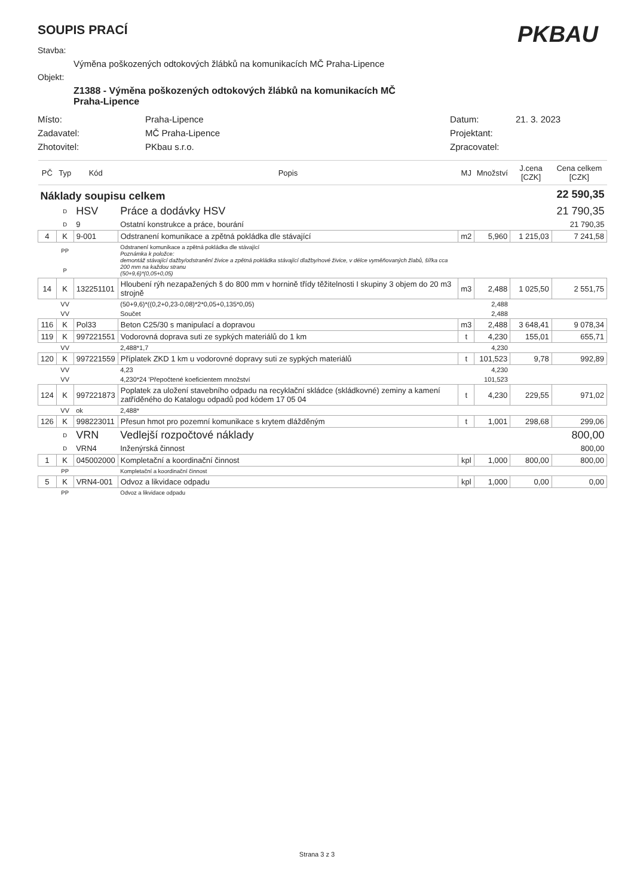PKBAU
SOUPIS PRACÍ
Stavba:
Výměna poškozených odtokových žlábků na komunikacích MČ Praha-Lipence
Objekt:
Z1388 - Výměna poškozených odtokových žlábků na komunikacích MČ
Praha-Lipence
Místo:
Praha-Lipence
Datum:
21. 3. 2023
Zadavatel:
MČ Praha-Lipence
Projektant:
Zhotovitel:
PKbau s.r.o.
Zpracovatel:
| PČ | Typ | Kód | Popis | MJ | Množství | J.cena [CZK] | Cena celkem [CZK] |
| --- | --- | --- | --- | --- | --- | --- | --- |
| Náklady soupisu celkem | | | | 22 590,35 | | | |
| | D | HSV | Práce a dodávky HSV | | | 21 790,35 | |
| | D | 9 | Ostatní konstrukce a práce, bourání | | | 21 790,35 | |
| 4 | K | 9-001 | Odstranení komunikace a zpětná pokládka dle stávající | m2 | 5,960 | 1 215,03 | 7 241,58 |
| | PP P | | Odstranení komunikace a zpětná pokládka dle stávající Poznámka k položce: demontáž stávající dažby/odstranění živice a zpětná pokládka stávající dlažby/nové živice, v délce vyměňovaných žlabů, šířka cca 200 mm na každou stranu (50+9,6)*(0,05+0,05) | | | | |
| 14 | K | 132251101 | Hloubení rýh nezapažených š do 800 mm v hornině třídy těžitelnosti I skupiny 3 objem do 20 m3 strojně | m3 | 2,488 | 1 025,50 | 2 551,75 |
| | VV | | (50+9,6)*((0,2+0,23-0,08)*2*0,05+0,135*0,05) | | 2,488 | | |
| | VV | | Součet | | 2,488 | | |
| 116 | K | Pol33 | Beton C25/30 s manipulací a dopravou | m3 | 2,488 | 3 648,41 | 9 078,34 |
| 119 | K | 997221551 | Vodorovná doprava suti ze sypkých materiálů do 1 km | t | 4,230 | 155,01 | 655,71 |
| | VV | | 2,488*1,7 | | 4,230 | | |
| 120 | K | 997221559 | Příplatek ZKD 1 km u vodorovné dopravy suti ze sypkých materiálů | t | 101,523 | 9,78 | 992,89 |
| | VV | | 4,23 | | 4,230 | | |
| | VV | | 4,230*24 'Přepočtené koeficientem množství | | 101,523 | | |
| 124 | K | 997221873 | Poplatek za uložení stavebního odpadu na recyklační skládce (skládkovné) zeminy a kamení zatříděného do Katalogu odpadů pod kódem 17 05 04 | t | 4,230 | 229,55 | 971,02 |
| | VV | ok | 2,488* | | | | |
| 126 | K | 998223011 | Přesun hmot pro pozemní komunikace s krytem dlážděným | t | 1,001 | 298,68 | 299,06 |
| | D | VRN | Vedlejší rozpočtové náklady | | | 800,00 | |
| | D | VRN4 | Inženýrská činnost | | | 800,00 | |
| 1 | K | 045002000 | Kompletační a koordinační činnost | kpl | 1,000 | 800,00 | 800,00 |
| | PP | | Kompletační a koordinační činnost | | | | |
| 5 | K | VRN4-001 | Odvoz a likvidace odpadu | kpl | 1,000 | 0,00 | 0,00 |
| | PP | | Odvoz a likvidace odpadu | | | | |
Strana 3 z 3